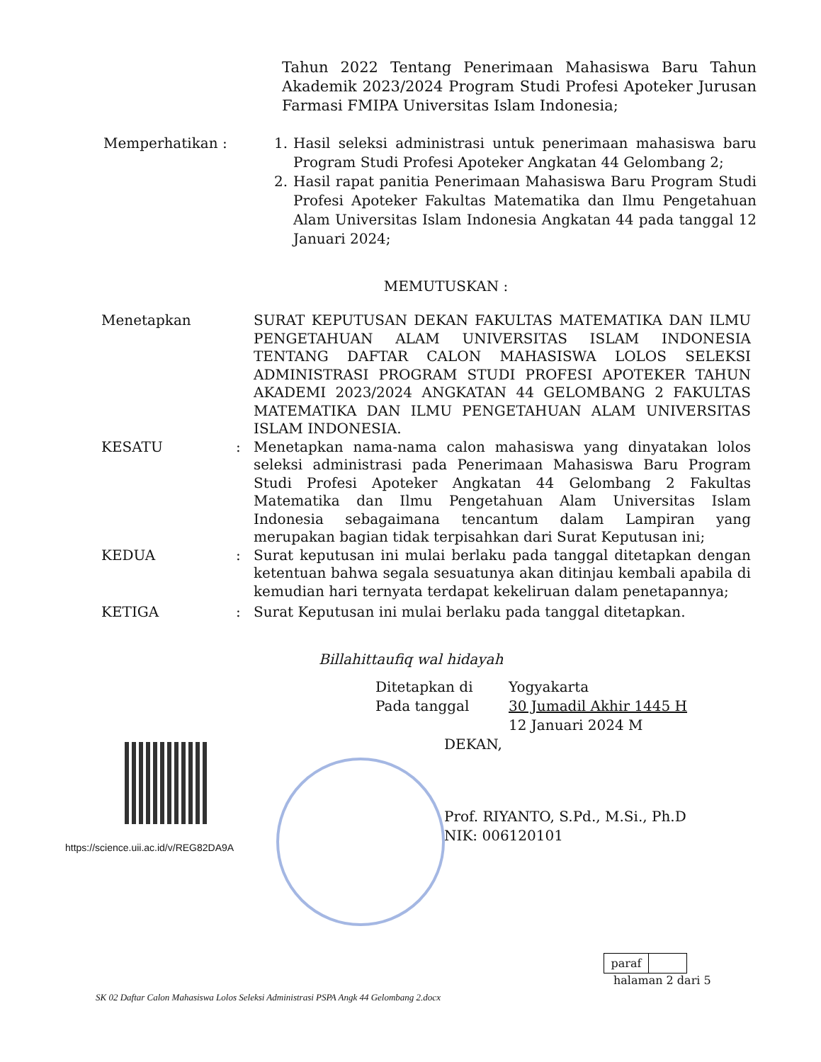Tahun 2022 Tentang Penerimaan Mahasiswa Baru Tahun Akademik 2023/2024 Program Studi Profesi Apoteker Jurusan Farmasi FMIPA Universitas Islam Indonesia;
Memperhatikan : 1. Hasil seleksi administrasi untuk penerimaan mahasiswa baru Program Studi Profesi Apoteker Angkatan 44 Gelombang 2;
2. Hasil rapat panitia Penerimaan Mahasiswa Baru Program Studi Profesi Apoteker Fakultas Matematika dan Ilmu Pengetahuan Alam Universitas Islam Indonesia Angkatan 44 pada tanggal 12 Januari 2024;
MEMUTUSKAN :
Menetapkan SURAT KEPUTUSAN DEKAN FAKULTAS MATEMATIKA DAN ILMU PENGETAHUAN ALAM UNIVERSITAS ISLAM INDONESIA TENTANG DAFTAR CALON MAHASISWA LOLOS SELEKSI ADMINISTRASI PROGRAM STUDI PROFESI APOTEKER TAHUN AKADEMI 2023/2024 ANGKATAN 44 GELOMBANG 2 FAKULTAS MATEMATIKA DAN ILMU PENGETAHUAN ALAM UNIVERSITAS ISLAM INDONESIA.
KESATU : Menetapkan nama-nama calon mahasiswa yang dinyatakan lolos seleksi administrasi pada Penerimaan Mahasiswa Baru Program Studi Profesi Apoteker Angkatan 44 Gelombang 2 Fakultas Matematika dan Ilmu Pengetahuan Alam Universitas Islam Indonesia sebagaimana tencantum dalam Lampiran yang merupakan bagian tidak terpisahkan dari Surat Keputusan ini;
KEDUA : Surat keputusan ini mulai berlaku pada tanggal ditetapkan dengan ketentuan bahwa segala sesuatunya akan ditinjau kembali apabila di kemudian hari ternyata terdapat kekeliruan dalam penetapannya;
KETIGA : Surat Keputusan ini mulai berlaku pada tanggal ditetapkan.
Billahittaufiq wal hidayah
Ditetapkan di Yogyakarta
Pada tanggal 30 Jumadil Akhir 1445 H
12 Januari 2024 M
https://science.uii.ac.id/v/REG82DA9A
DEKAN,
Prof. RIYANTO, S.Pd., M.Si., Ph.D
NIK: 006120101
paraf
halaman 2 dari 5
SK 02 Daftar Calon Mahasiswa Lolos Seleksi Administrasi PSPA Angk 44 Gelombang 2.docx